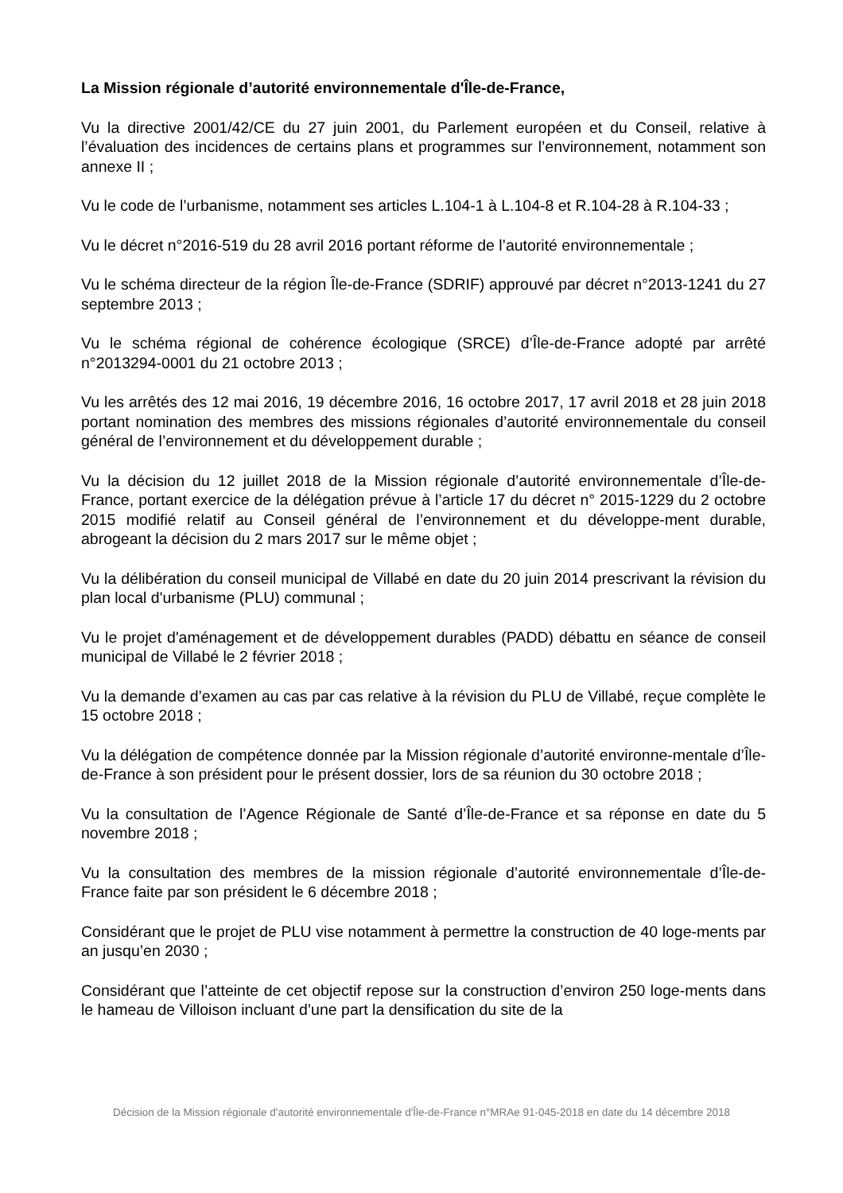La Mission régionale d’autorité environnementale d'Île-de-France,
Vu la directive 2001/42/CE du 27 juin 2001, du Parlement européen et du Conseil, relative à l’évaluation des incidences de certains plans et programmes sur l’environnement, notamment son annexe II ;
Vu le code de l’urbanisme, notamment ses articles L.104-1 à L.104-8 et R.104-28 à R.104-33 ;
Vu le décret n°2016-519 du 28 avril 2016 portant réforme de l’autorité environnementale ;
Vu le schéma directeur de la région Île-de-France (SDRIF) approuvé par décret n°2013-1241 du 27 septembre 2013 ;
Vu le schéma régional de cohérence écologique (SRCE) d’Île-de-France adopté par arrêté n°2013294-0001 du 21 octobre 2013 ;
Vu les arrêtés des 12 mai 2016, 19 décembre 2016, 16 octobre 2017, 17 avril 2018 et 28 juin 2018 portant nomination des membres des missions régionales d’autorité environnementale du conseil général de l’environnement et du développement durable ;
Vu la décision du 12 juillet 2018 de la Mission régionale d’autorité environnementale d’Île-de-France, portant exercice de la délégation prévue à l’article 17 du décret n° 2015-1229 du 2 octobre 2015 modifié relatif au Conseil général de l’environnement et du développe-ment durable, abrogeant la décision du 2 mars 2017 sur le même objet ;
Vu la délibération du conseil municipal de Villabé en date du 20 juin 2014 prescrivant la révision du plan local d'urbanisme (PLU) communal ;
Vu le projet d'aménagement et de développement durables (PADD) débattu en séance de conseil municipal de Villabé le 2 février 2018 ;
Vu la demande d’examen au cas par cas relative à la révision du PLU de Villabé, reçue complète le 15 octobre 2018 ;
Vu la délégation de compétence donnée par la Mission régionale d’autorité environne-mentale d’Île-de-France à son président pour le présent dossier, lors de sa réunion du 30 octobre 2018 ;
Vu la consultation de l’Agence Régionale de Santé d’Île-de-France et sa réponse en date du 5 novembre 2018 ;
Vu la consultation des membres de la mission régionale d’autorité environnementale d’Île-de-France faite par son président le 6 décembre 2018 ;
Considérant que le projet de PLU vise notamment à permettre la construction de 40 loge-ments par an jusqu’en 2030 ;
Considérant que l’atteinte de cet objectif repose sur la construction d’environ 250 loge-ments dans le hameau de Villoison incluant d’une part la densification du site de la
Décision de la Mission régionale d'autorité environnementale d'Île-de-France n°MRAe 91-045-2018 en date du 14 décembre 2018